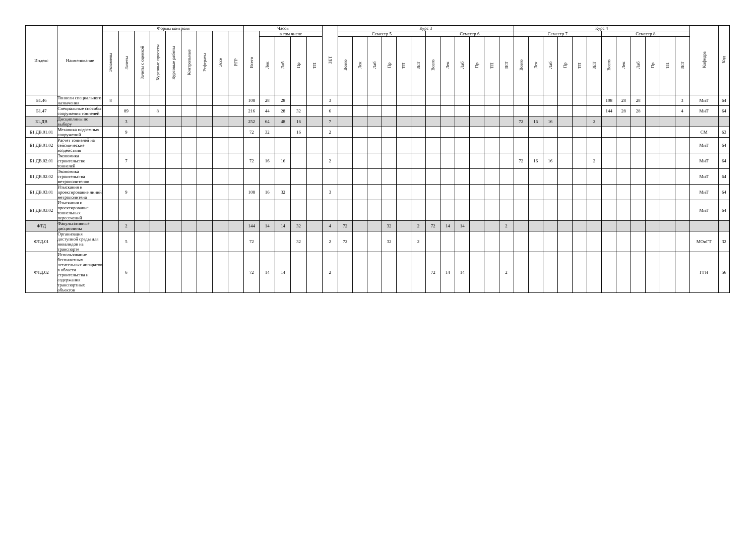| Индекс | Наименование | Формы контроля | | | | | | | | | Часов | | | | | ЗЕТ | Курс 3 | | | | | | | | | | | | Курс 4 | | | | | | | | | | | | Кафедра | Код |
| --- | --- | --- | --- | --- | --- | --- | --- | --- | --- | --- | --- | --- | --- | --- | --- | --- | --- | --- | --- | --- | --- | --- | --- | --- | --- | --- | --- | --- | --- | --- | --- | --- | --- | --- | --- | --- | --- | --- | --- | --- | --- | --- |
| | | Экзамены | Зачеты | Зачеты с оценкой | Курсовые проекты | Курсовые работы | Контрольные | Рефераты | Эссе | РГР | Всего | в том числе | | | | | Семестр 5 | | | | | | Семестр 6 | | | | | | Семестр 7 | | | | | | Семестр 8 | | | | | | | |
| | | | | | | | | | | | | Лек | Лаб | Пр | ТП | | Всего | Лек | Лаб | Пр | ТП | ЗЕТ | Всего | Лек | Лаб | Пр | ТП | ЗЕТ | Всего | Лек | Лаб | Пр | ТП | ЗЕТ | Всего | Лек | Лаб | Пр | ТП | ЗЕТ | | |
| Б1.46 | Тоннели специального назначения | 8 | | | | | | | | | 108 | 28 | 28 | | | 3 | | | | | | | | | | | | | | | | | | | 108 | 28 | 28 | | | 3 | МиТ | 64 |
| Б1.47 | Специальные способы сооружения тоннелей | | 89 | | 8 | | | | | | 216 | 44 | 28 | 32 | | 6 | | | | | | | | | | | | | | | | | | | 144 | 28 | 28 | | | 4 | МиТ | 64 |
| Б1.ДВ | Дисциплины по выбору | | 3 | | | | | | | | 252 | 64 | 48 | 16 | | 7 | | | | | | | | | | | | | 72 | 16 | 16 | | | 2 | | | | | | | | |
| Б1.ДВ.01.01 | Механика подземных сооружений | | 9 | | | | | | | | 72 | 32 | | 16 | | 2 | | | | | | | | | | | | | | | | | | | | | | | | | СМ | 63 |
| Б1.ДВ.01.02 | Расчет тоннелей на сейсмические воздействия | | | | | | | | | | | | | | | | | | | | | | | | | | | | | | | | | | | | | | | | МиТ | 64 |
| Б1.ДВ.02.01 | Экономика строительство тоннелей | | 7 | | | | | | | | 72 | 16 | 16 | | | 2 | | | | | | | | | | | | | 72 | 16 | 16 | | | 2 | | | | | | | МиТ | 64 |
| Б1.ДВ.02.02 | Экономика строительства метрополитенов | | | | | | | | | | | | | | | | | | | | | | | | | | | | | | | | | | | | | | | | МиТ | 64 |
| Б1.ДВ.03.01 | Изыскания и проектирование линий метрополитена | | 9 | | | | | | | | 108 | 16 | 32 | | | 3 | | | | | | | | | | | | | | | | | | | | | | | | | МиТ | 64 |
| Б1.ДВ.03.02 | Изыскания и проектирование тоннельных пересечений | | | | | | | | | | | | | | | | | | | | | | | | | | | | | | | | | | | | | | | | МиТ | 64 |
| ФТД | Факультативные дисциплины | | 2 | | | | | | | | 144 | 14 | 14 | 32 | | 4 | 72 | | | 32 | | 2 | 72 | 14 | 14 | | | 2 | | | | | | | | | | | | | | |
| ФТД.01 | Организация доступной среды для инвалидов на транспорте | | 5 | | | | | | | | 72 | | | 32 | | 2 | 72 | | | 32 | | 2 | | | | | | | | | | | | | | | | | | | МОиГТ | 32 |
| ФТД.02 | Использование беспилотных летательных аппаратов в области строительства и содержания транспортных объектов | | 6 | | | | | | | | 72 | 14 | 14 | | | 2 | | | | | | | 72 | 14 | 14 | | | 2 | | | | | | | | | | | | | ГГН | 56 |